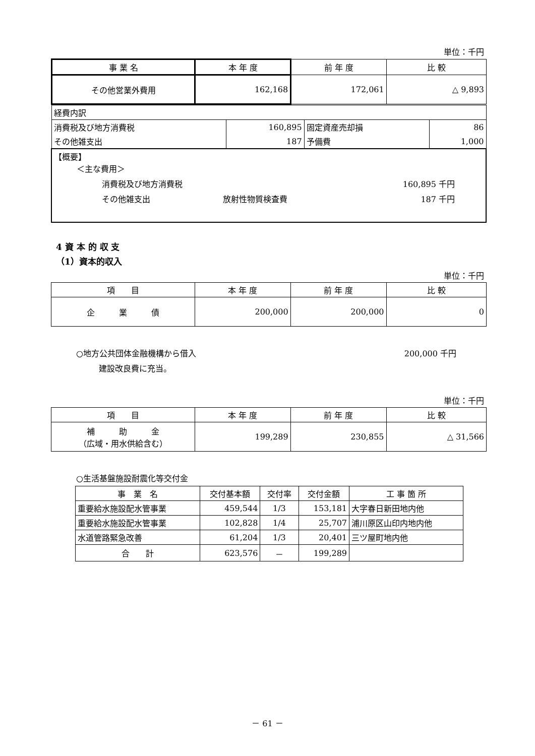単位：千円
| 事 業 名 | 本 年 度 | 前 年 度 | 比 較 |
| --- | --- | --- | --- |
| その他営業外費用 | 162,168 | 172,061 | △ 9,893 |
| 経費内訳 | | | |
| 消費税及び地方消費税 | 160,895 | 固定資産売却損 | 86 |
| その他雑支出 | 187 | 予備費 | 1,000 |
| 【概要】 ＜主な費用＞ 消費税及び地方消費税 160,895 千円 その他雑支出 放射性物質検査費 187 千円 | | | |
4 資 本 的 収 支
（1）資本的収入
単位：千円
| 項 目 | 本 年 度 | 前 年 度 | 比 較 |
| --- | --- | --- | --- |
| 企 業 債 | 200,000 | 200,000 | 0 |
○地方公共団体金融機構から借入 200,000 千円
建設改良費に充当。
単位：千円
| 項 目 | 本 年 度 | 前 年 度 | 比 較 |
| --- | --- | --- | --- |
| 補 助 金 （広域・用水供給含む） | 199,289 | 230,855 | △ 31,566 |
○生活基盤施設耐震化等交付金
| 事 業 名 | 交付基本額 | 交付率 | 交付金額 | 工 事 箇 所 |
| --- | --- | --- | --- | --- |
| 重要給水施設配水管事業 | 459,544 | 1/3 | 153,181 | 大字春日新田地内他 |
| 重要給水施設配水管事業 | 102,828 | 1/4 | 25,707 | 浦川原区山印内地内他 |
| 水道管路緊急改善 | 61,204 | 1/3 | 20,401 | 三ツ屋町地内他 |
| 合 計 | 623,576 | － | 199,289 | |
－ 61 －